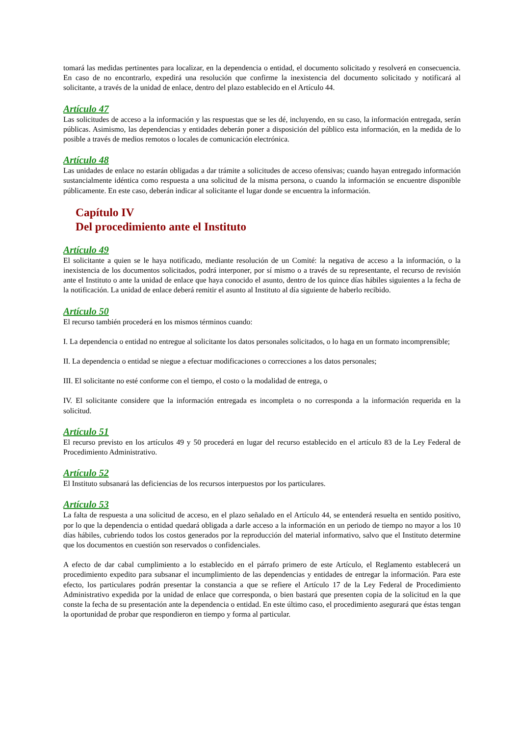tomará las medidas pertinentes para localizar, en la dependencia o entidad, el documento solicitado y resolverá en consecuencia. En caso de no encontrarlo, expedirá una resolución que confirme la inexistencia del documento solicitado y notificará al solicitante, a través de la unidad de enlace, dentro del plazo establecido en el Artículo 44.
Artículo 47
Las solicitudes de acceso a la información y las respuestas que se les dé, incluyendo, en su caso, la información entregada, serán públicas. Asimismo, las dependencias y entidades deberán poner a disposición del público esta información, en la medida de lo posible a través de medios remotos o locales de comunicación electrónica.
Artículo 48
Las unidades de enlace no estarán obligadas a dar trámite a solicitudes de acceso ofensivas; cuando hayan entregado información sustancialmente idéntica como respuesta a una solicitud de la misma persona, o cuando la información se encuentre disponible públicamente. En este caso, deberán indicar al solicitante el lugar donde se encuentra la información.
Capítulo IV
Del procedimiento ante el Instituto
Artículo 49
El solicitante a quien se le haya notificado, mediante resolución de un Comité: la negativa de acceso a la información, o la inexistencia de los documentos solicitados, podrá interponer, por sí mismo o a través de su representante, el recurso de revisión ante el Instituto o ante la unidad de enlace que haya conocido el asunto, dentro de los quince días hábiles siguientes a la fecha de la notificación. La unidad de enlace deberá remitir el asunto al Instituto al día siguiente de haberlo recibido.
Artículo 50
El recurso también procederá en los mismos términos cuando:
I. La dependencia o entidad no entregue al solicitante los datos personales solicitados, o lo haga en un formato incomprensible;
II. La dependencia o entidad se niegue a efectuar modificaciones o correcciones a los datos personales;
III. El solicitante no esté conforme con el tiempo, el costo o la modalidad de entrega, o
IV. El solicitante considere que la información entregada es incompleta o no corresponda a la información requerida en la solicitud.
Artículo 51
El recurso previsto en los artículos 49 y 50 procederá en lugar del recurso establecido en el artículo 83 de la Ley Federal de Procedimiento Administrativo.
Artículo 52
El Instituto subsanará las deficiencias de los recursos interpuestos por los particulares.
Artículo 53
La falta de respuesta a una solicitud de acceso, en el plazo señalado en el Artículo 44, se entenderá resuelta en sentido positivo, por lo que la dependencia o entidad quedará obligada a darle acceso a la información en un periodo de tiempo no mayor a los 10 días hábiles, cubriendo todos los costos generados por la reproducción del material informativo, salvo que el Instituto determine que los documentos en cuestión son reservados o confidenciales.
A efecto de dar cabal cumplimiento a lo establecido en el párrafo primero de este Artículo, el Reglamento establecerá un procedimiento expedito para subsanar el incumplimiento de las dependencias y entidades de entregar la información. Para este efecto, los particulares podrán presentar la constancia a que se refiere el Artículo 17 de la Ley Federal de Procedimiento Administrativo expedida por la unidad de enlace que corresponda, o bien bastará que presenten copia de la solicitud en la que conste la fecha de su presentación ante la dependencia o entidad. En este último caso, el procedimiento asegurará que éstas tengan la oportunidad de probar que respondieron en tiempo y forma al particular.